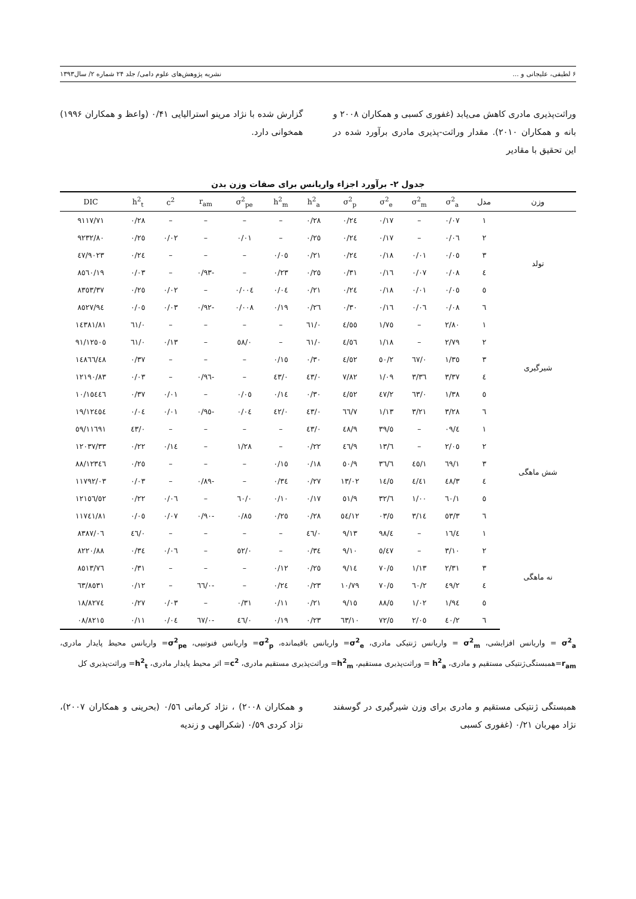۶ لطیفی، علیجانی و ... نشریه پژوهش‌های علوم دامی/ جلد ۲۴ شماره ۲/ سال۱۳۹۳
وراثت‌پذیری مادری کاهش می‌یابد (غفوری کسبی و همکاران ۲۰۰۸ و بانه و همکاران ۲۰۱۰). مقدار وراثت-پذیری مادری برآورد شده در این تحقیق با مقادیر
گزارش شده با نژاد مرینو استرالیایی ۰/۴۱ (واعظ و همکاران ۱۹۹۶) همخوانی دارد.
جدول ۲- برآورد اجزاء واریانس برای صفات وزن بدن
| وزن | مدل | σ<sup>2</sup><sub>a</sub> | σ<sup>2</sup><sub>m</sub> | σ<sup>2</sup><sub>e</sub> | σ<sup>2</sup><sub>p</sub> | h<sup>2</sup><sub>a</sub> | h<sup>2</sup><sub>m</sub> | σ<sup>2</sup><sub>pe</sub> | r<sub>am</sub> | c<sup>2</sup> | h<sup>2</sup><sub>t</sub> | DIC |
| --- | --- | --- | --- | --- | --- | --- | --- | --- | --- | --- | --- | --- |
| تولد | ۱ | ۰/۰۷ | – | ۰/۱۷ | ۰/۲٤ | ۰/۲۸ | – | – | – | – | ۰/۲۸ | ۹۱۱۷/۷۱ |
| | ۲ | ۰/۰٦ | – | ۰/۱۷ | ۰/۲٤ | ۰/۲٥ | – | ۰/۰۱ | – | ۰/۰۲ | ۰/۲٥ | ۹۲۳۲/۸۰ |
| | ۳ | ۰/۰٥ | ۰/۰۱ | ۰/۱۸ | ۰/۲٤ | ۰/۲۱ | ۰/۰٥ | – | – | – | ۰/۲٤ | ۹۰۲۳/٤۷ |
| | ٤ | ۰/۰۸ | ۰/۰۷ | ۰/۱٦ | ۰/۳۱ | ۰/۲٥ | ۰/۲۳ | – | -۰/۹۳ | – | ۰/۰۳ | ۸٥٦۰/۱۹ |
| | ٥ | ۰/۰٥ | ۰/۰۱ | ۰/۱۸ | ۰/۲٤ | ۰/۲۱ | ۰/۰٤ | ۰/۰۰٤ | – | ۰/۰۲ | ۰/۲٥ | ۸۳٥۳/۳۷ |
| | ٦ | ۰/۰۸ | ۰/۰٦ | ۰/۱٦ | ۰/۳۰ | ۰/۲٦ | ۰/۱۹ | ۰/۰۰۸ | -۰/۹۲ | ۰/۰۳ | ۰/۰٥ | ۸٥۲۷/۹٤ |
| شیرگیری | ۱ | ۲/۸۰ | – | ۱/۷٥ | ٤/٥٥ | ۰/٦۱ | – | – | – | – | ۰/٦۱ | ۱٤۳۸۱/۸۱ |
| | ۲ | ۲/۷۹ | – | ۱/۱۸ | ٤/٥٦ | ۰/٦۱ | – | ۰/٥۸ | – | ۰/۱۳ | ۰/٦۱ | ۱۲٥۰٥/۹۱ |
| | ۳ | ۱/۳٥ | ۰/٦۷ | ۲/٥۰ | ٤/٥۲ | ۰/۳۰ | ۰/۱٥ | – | – | – | ۰/۳۷ | ۱٤۸٦٦/٤۸ |
| | ٤ | ۳/۳۷ | ۳/۳٦ | ۱/۰۹ | ۷/۸۲ | ۰/٤۳ | ۰/٤۳ | – | -۰/۹٦ | – | ۰/۰۳ | ۱۲۱۹۰/۸۳ |
| | ٥ | ۱/۳۸ | ۰/٦۳ | ۲/٤۷ | ٤/٥۲ | ۰/۳۰ | ۰/۱٤ | ۰/۰٥ | – | ۰/۰۱ | ۰/۳۷ | ۱٥٤٤٦/۱۰ |
| | ٦ | ۳/۲۸ | ۳/۲۱ | ۱/۱۳ | ۷/٦٦ | ۰/٤۳ | ۰/٤۲ | ۰/۰٤ | -۰/۹٥ | ۰/۰۱ | ۰/۰٤ | ۱۲٤٥٤/۱۹ |
| شش ماهگی | ۱ | ٤/۰۹ | – | ٥/۳۹ | ۹/٤۸ | ۰/٤۳ | – | – | – | – | ۰/٤۳ | ۱۱٦۹۱/٥۹ |
| | ۲ | ۲/۰٥ | – | ٦/۱۳ | ۹/٤٦ | ۰/۲۲ | – | ۱/۲۸ | – | ۰/۱٤ | ۰/۲۲ | ۱۲۰۳۷/۳۳ |
| | ۳ | ۱/٦۹ | ۱/٤٥ | ٦/۳٦ | ۹/٥۰ | ۰/۱۸ | ۰/۱٥ | – | – | – | ۰/۲٥ | ۱۲۳٤٦/۸۸ |
| | ٤ | ۳/٤۸ | ٤/٤۱ | ٥/۱٤ | ۱۳/۰۲ | ۰/۲۷ | ۰/۳٤ | – | -۰/۸۹ | – | ۰/۰۳ | ۱۱۷۹۲/۰۳ |
| | ٥ | ۱/٦۰ | ۱/۰۰ | ٦/۳۲ | ۹/٥۱ | ۰/۱۷ | ۰/۱۰ | ۰/٦۰ | – | ۰/۰٦ | ۰/۲۲ | ۱۲۱٥٦/٥۲ |
| | ٦ | ۳/٥۳ | ۳/۱٤ | ٥/۰۳ | ۱۲/٥٤ | ۰/۲۸ | ۰/۲٥ | ۰/۸٥ | -۰/۹۰ | ۰/۰۷ | ۰/۰٥ | ۱۱۷٤۱/۸۱ |
| نه ماهگی | ۱ | ٤/۱٦ | – | ٤/۹۸ | ۹/۱۳ | ۰/٤٦ | – | – | – | – | ۰/٤٦ | ۸۳۸۷/۰٦ |
| | ۲ | ۳/۱۰ | – | ٥/٤۷ | ۹/۱۰ | ۰/۳٤ | – | ۰/٥۲ | – | ۰/۰٦ | ۰/۳٤ | ۸۲۲۰/۸۸ |
| | ۳ | ۲/۳۱ | ۱/۱۳ | ٥/۷۰ | ۹/۱٤ | ۰/۲٥ | ۰/۱۲ | – | – | – | ۰/۳۱ | ۸٥۱۳/۷٦ |
| | ٤ | ۲/٤۹ | ۲/٦۰ | ٥/۷۰ | ۱۰/۷۹ | ۰/۲۳ | ۰/۲٤ | – | -۰/٦٦ | – | ۰/۱۲ | ۸٥۳۱/٦۳ |
| | ٥ | ۱/۹٤ | ۱/۰۲ | ٥/۸۸ | ۹/۱٥ | ۰/۲۱ | ۰/۱۱ | ۰/۳۱ | – | ۰/۰۳ | ۰/۲۷ | ۸۲۷٤/۱۸ |
| | ٦ | ۲/٤۰ | ۲/۰٥ | ٥/۷۲ | ۱۰/٦۳ | ۰/۲۳ | ۰/۱۹ | ۰/٤٦ | -۰/٦۷ | ۰/۰٤ | ۰/۱۱ | ۸۲۱٥/۰۸ |
σ<sup>2</sup><sub>a</sub> = واریانس افزایشی، σ<sup>2</sup><sub>m</sub> = واریانس ژنتیکی مادری، σ<sup>2</sup><sub>e</sub>= واریانس باقیمانده، σ<sup>2</sup><sub>p</sub>= واریانس فنوتیپی، σ<sup>2</sup><sub>pe</sub>= واریانس محیط پایدار مادری، r<sub>am</sub>=همبستگی‌ژنتیکی مستقیم و مادری، h<sup>2</sup><sub>a</sub> = وراثت‌پذیری مستقیم، h<sup>2</sup><sub>m</sub>= وراثت‌پذیری مستقیم مادری، c<sup>2</sup>= اثر محیط پایدار مادری، h<sup>2</sup><sub>t</sub>= وراثت‌پذیری کل
همبستگی ژنتیکی مستقیم و مادری برای وزن شیرگیری در گوسفند نژاد مهربان ۰/۲۱ (غفوری کسبی
و همکاران ۲۰۰۸) ، نژاد کرمانی ۰/٥٦ (بحرینی و همکاران ۲۰۰۷)، نژاد کردی ۰/٥۹ (شکرالهی و زندیه